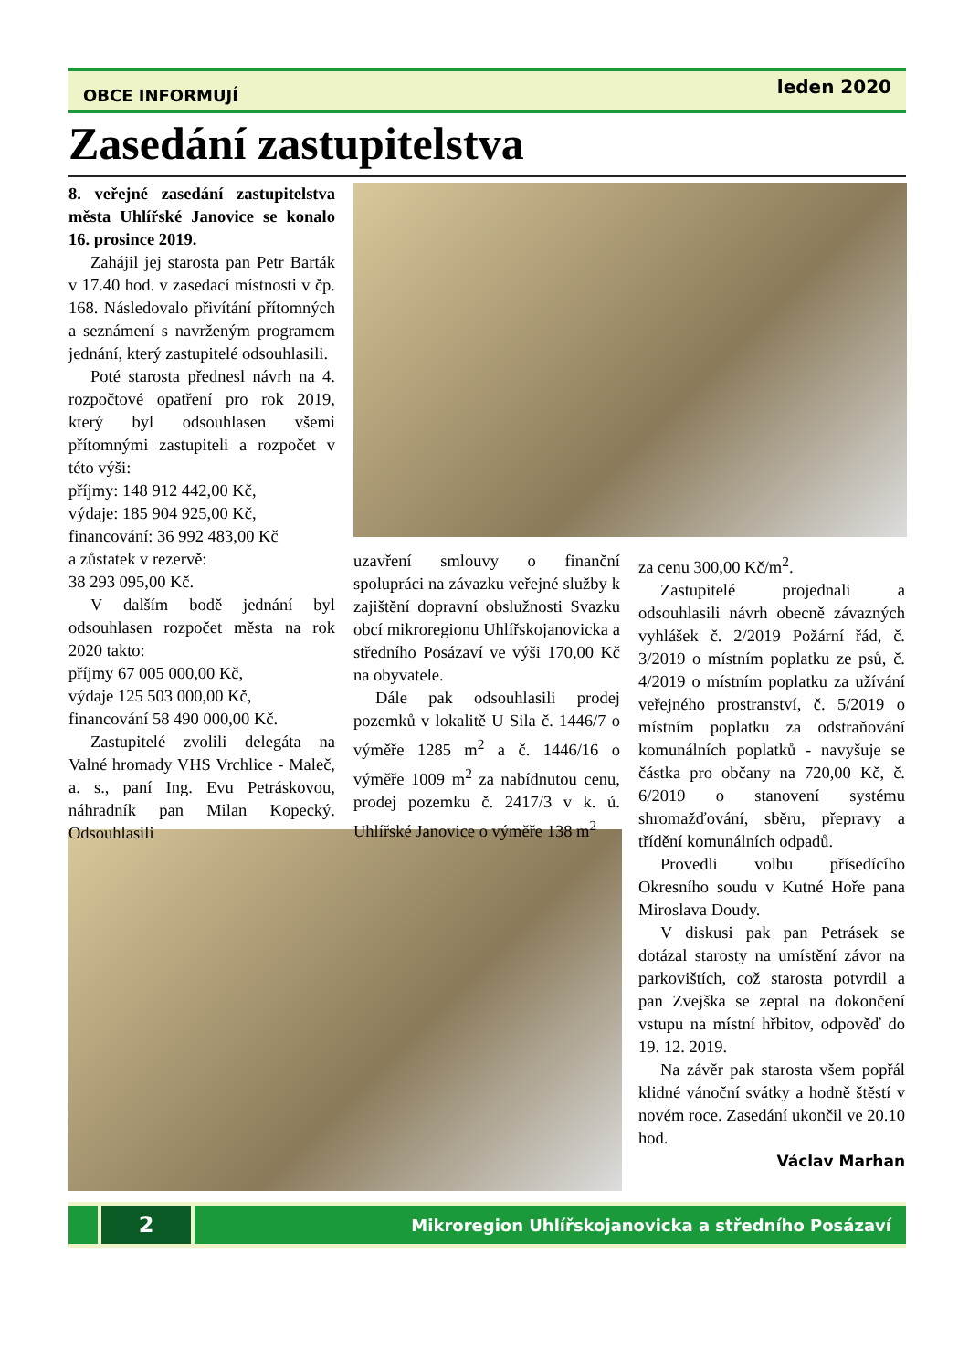OBCE INFORMUJÍ leden 2020
Zasedání zastupitelstva
8. veřejné zasedání zastupitelstva města Uhlířské Janovice se konalo 16. prosince 2019.
Zahájil jej starosta pan Petr Barták v 17.40 hod. v zasedací místnosti v čp. 168. Následovalo přivítání přítomných a seznámení s navrženým programem jednání, který zastupitelé odsouhlasili.
Poté starosta přednesl návrh na 4. rozpočtové opatření pro rok 2019, který byl odsouhlasen všemi přítomnými zastupiteli a rozpočet v této výši:
příjmy: 148 912 442,00 Kč,
výdaje: 185 904 925,00 Kč,
financování: 36 992 483,00 Kč
a zůstatek v rezervě:
38 293 095,00 Kč.
V dalším bodě jednání byl odsouhlasen rozpočet města na rok 2020 takto:
příjmy 67 005 000,00 Kč,
výdaje 125 503 000,00 Kč,
financování 58 490 000,00 Kč.
Zastupitelé zvolili delegáta na Valné hromady VHS Vrchlice - Maleč, a. s., paní Ing. Evu Petráskovou, náhradník pan Milan Kopecký. Odsouhlasili
uzavření smlouvy o finanční spolupráci na závazku veřejné služby k zajištění dopravní obslužnosti Svazku obcí mikroregionu Uhlířskojanovicka a středního Posázaví ve výši 170,00 Kč na obyvatele.
Dále pak odsouhlasili prodej pozemků v lokalitě U Sila č. 1446/7 o výměře 1285 m<sup>2</sup> a č. 1446/16 o výměře 1009 m<sup>2</sup> za nabídnutou cenu, prodej pozemku č. 2417/3 v k. ú. Uhlířské Janovice o výměře 138 m<sup>2</sup>
za cenu 300,00 Kč/m<sup>2</sup>.
Zastupitelé projednali a odsouhlasili návrh obecně závazných vyhlášek č. 2/2019 Požární řád, č. 3/2019 o místním poplatku ze psů, č. 4/2019 o místním poplatku za užívání veřejného prostranství, č. 5/2019 o místním poplatku za odstraňování komunálních poplatků - navyšuje se částka pro občany na 720,00 Kč, č. 6/2019 o stanovení systému shromažďování, sběru, přepravy a třídění komunálních odpadů.
Provedli volbu přísedícího Okresního soudu v Kutné Hoře pana Miroslava Doudy.
V diskusi pak pan Petrásek se dotázal starosty na umístění závor na parkovištích, což starosta potvrdil a pan Zvejška se zeptal na dokončení vstupu na místní hřbitov, odpověď do 19. 12. 2019.
Na závěr pak starosta všem popřál klidné vánoční svátky a hodně štěstí v novém roce. Zasedání ukončil ve 20.10 hod.
Václav Marhan
2
Mikroregion Uhlířskojanovicka a středního Posázaví